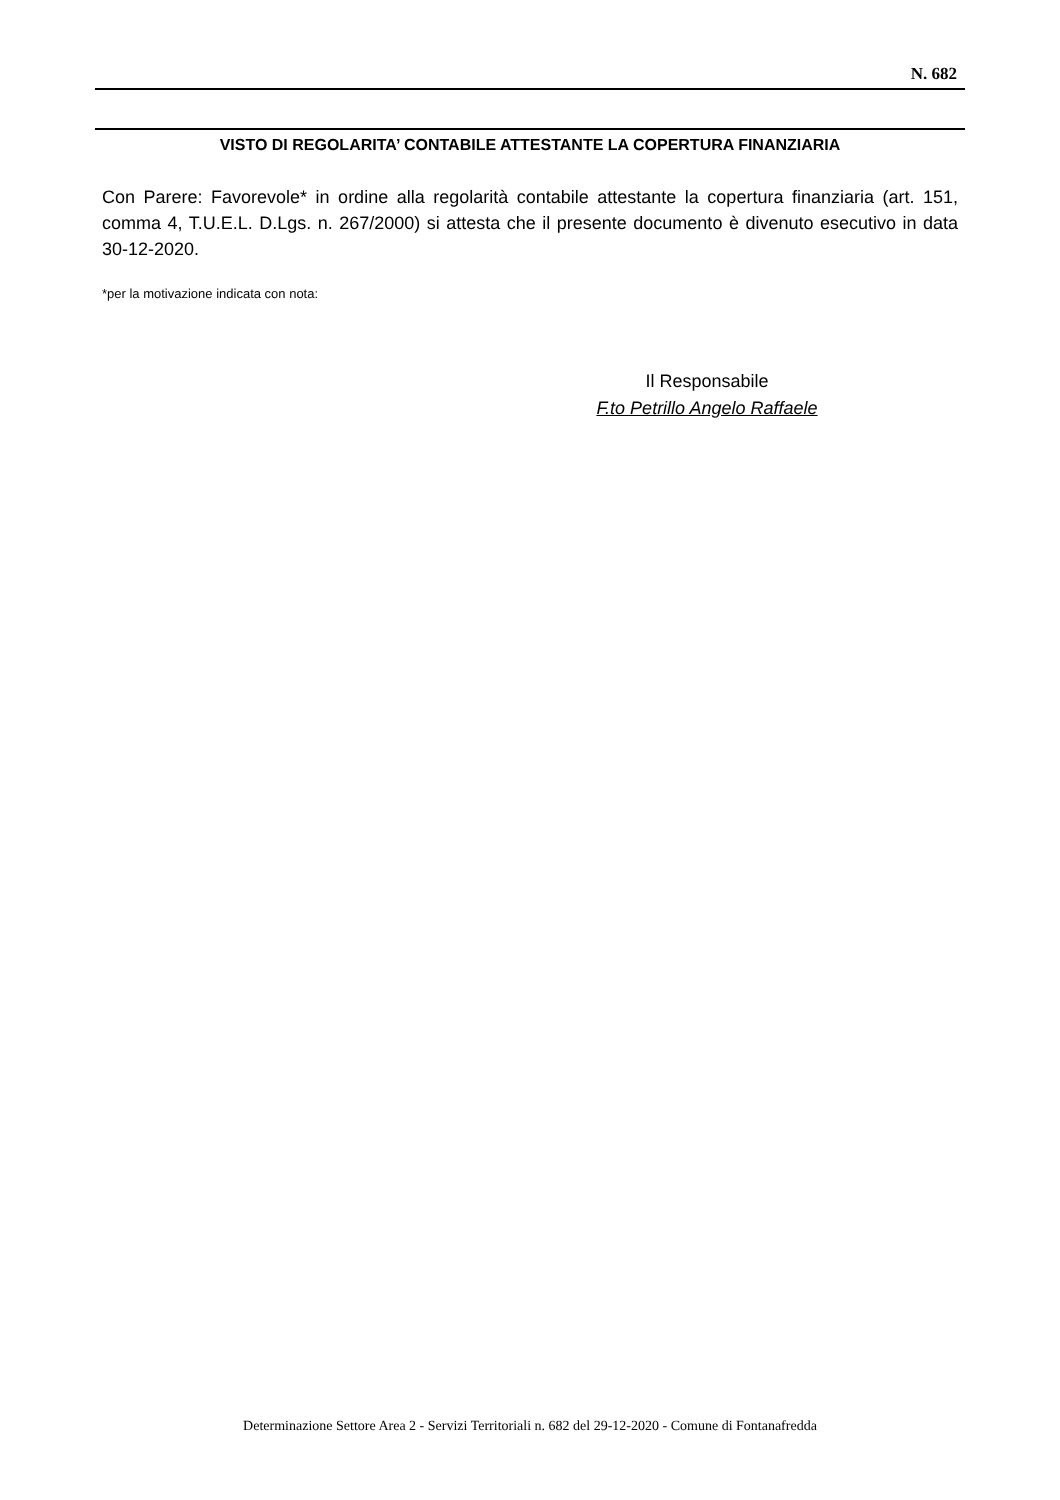N. 682
VISTO DI REGOLARITA’ CONTABILE ATTESTANTE LA COPERTURA FINANZIARIA
Con Parere: Favorevole* in ordine alla regolarità contabile attestante la copertura finanziaria (art. 151, comma 4, T.U.E.L. D.Lgs. n. 267/2000) si attesta che il presente documento è divenuto esecutivo in data 30-12-2020.
*per la motivazione indicata con nota:
Il Responsabile
F.to Petrillo Angelo Raffaele
Determinazione Settore Area 2 - Servizi Territoriali n. 682 del 29-12-2020 - Comune di Fontanafredda